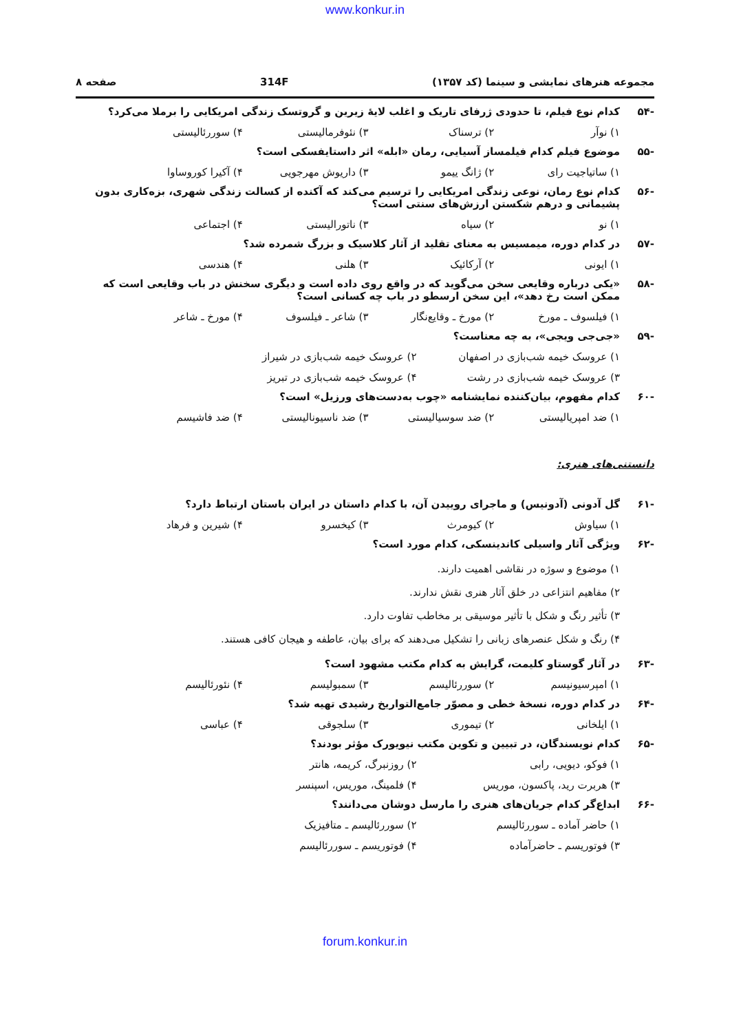www.konkur.in
مجموعه هنرهای نمایشی و سینما (کد ۱۳۵۷) 314F صفحه ۸
-۵۴ کدام نوع فیلم، تا حدودی ژرفای تاریک و اغلب لایهٔ زیرین و گروتسک زندگی امریکایی را برملا می‌کرد؟
۱) نوآر ۲) ترسناک ۳) نئوفرمالیستی ۴) سوررئالیستی
-۵۵ موضوع فیلم کدام فیلمساز آسیایی، رمان «ابله» اثر داستایفسکی است؟
۱) ساتیاجیت رای ۲) ژانگ ییمو ۳) داریوش مهرجویی ۴) آکیرا کوروساوا
-۵۶ کدام نوع رمان، نوعی زندگی امریکایی را ترسیم می‌کند که آکنده از کسالت زندگی شهری، بزه‌کاری بدون پشیمانی و درهم شکستن ارزش‌های سنتی است؟
۱) نو ۲) سیاه ۳) ناتورالیستی ۴) اجتماعی
-۵۷ در کدام دوره، میمسیس به معنای تقلید از آثار کلاسیک و بزرگ شمرده شد؟
۱) ایونی ۲) آرکائیک ۳) هلنی ۴) هندسی
-۵۸ «یکی درباره وقایعی سخن می‌گوید که در واقع روی داده است و دیگری سخنش در باب وقایعی است که ممکن است رخ دهد»، این سخن ارسطو در باب چه کسانی است؟
۱) فیلسوف ـ مورخ ۲) مورخ ـ وقایع‌نگار ۳) شاعر ـ فیلسوف ۴) مورخ ـ شاعر
-۵۹ «جی‌جی ویجی»، به چه معناست؟
۱) عروسک خیمه شب‌بازی در اصفهان ۲) عروسک خیمه شب‌بازی در شیراز ۳) عروسک خیمه شب‌بازی در رشت ۴) عروسک خیمه شب‌بازی در تبریز
-۶۰ کدام مفهوم، بیان‌کننده نمایشنامه «چوب به‌دست‌های ورزیل» است؟
۱) ضد امپریالیستی ۲) ضد سوسیالیستی ۳) ضد ناسیونالیستی ۴) ضد فاشیسم
دانستنی‌های هنری:
-۶۱ گل آدونی (آدونیس) و ماجرای روییدن آن، با کدام داستان در ایران باستان ارتباط دارد؟
۱) سیاوش ۲) کیومرث ۳) کیخسرو ۴) شیرین و فرهاد
-۶۲ ویژگی آثار واسیلی کاندینسکی، کدام مورد است؟
۱) موضوع و سوژه در نقاشی اهمیت دارند.
۲) مفاهیم انتزاعی در خلق آثار هنری نقش ندارند.
۳) تأثیر رنگ و شکل با تأثیر موسیقی بر مخاطب تفاوت دارد.
۴) رنگ و شکل عنصرهای زبانی را تشکیل می‌دهند که برای بیان، عاطفه و هیجان کافی هستند.
-۶۳ در آثار گوستاو کلیمت، گرایش به کدام مکتب مشهود است؟
۱) امپرسیونیسم ۲) سوررئالیسم ۳) سمبولیسم ۴) نئورئالیسم
-۶۴ در کدام دوره، نسخهٔ خطی و مصوّر جامع‌التواریخ رشیدی تهیه شد؟
۱) ایلخانی ۲) تیموری ۳) سلجوقی ۴) عباسی
-۶۵ کدام نویسندگان، در تبیین و تکوین مکتب نیویورک مؤثر بودند؟
۱) فوکو، دیویی، رابی ۲) روزنبرگ، کریمه، هانتر ۳) هربرت رید، پاکسون، موریس ۴) فلمینگ، موریس، اسپنسر
-۶۶ ابداع‌گر کدام جریان‌های هنری را مارسل دوشان می‌دانند؟
۱) حاضر آماده ـ سوررئالیسم ۲) سوررئالیسم ـ متافیزیک ۳) فوتوریسم ـ حاضرآماده ۴) فوتوریسم ـ سوررئالیسم
forum.konkur.in